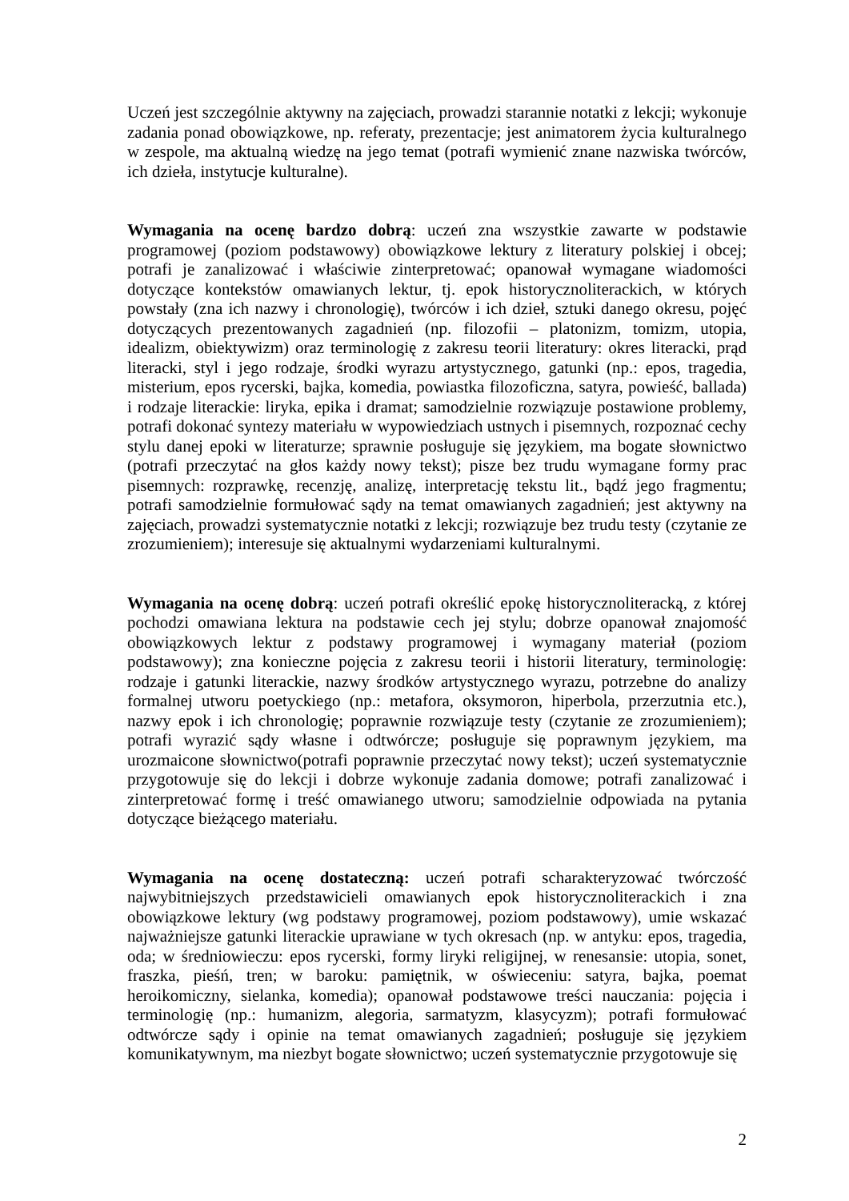Uczeń jest szczególnie aktywny na zajęciach, prowadzi starannie notatki z lekcji; wykonuje zadania ponad obowiązkowe, np. referaty, prezentacje; jest animatorem życia kulturalnego w zespole, ma aktualną wiedzę na jego temat (potrafi wymienić znane nazwiska twórców, ich dzieła, instytucje kulturalne).
Wymagania na ocenę bardzo dobrą: uczeń zna wszystkie zawarte w podstawie programowej (poziom podstawowy) obowiązkowe lektury z literatury polskiej i obcej; potrafi je zanalizować i właściwie zinterpretować; opanował wymagane wiadomości dotyczące kontekstów omawianych lektur, tj. epok historycznoliterackich, w których powstały (zna ich nazwy i chronologię), twórców i ich dzieł, sztuki danego okresu, pojęć dotyczących prezentowanych zagadnień (np. filozofii – platonizm, tomizm, utopia, idealizm, obiektywizm) oraz terminologię z zakresu teorii literatury: okres literacki, prąd literacki, styl i jego rodzaje, środki wyrazu artystycznego, gatunki (np.: epos, tragedia, misterium, epos rycerski, bajka, komedia, powiastka filozoficzna, satyra, powieść, ballada) i rodzaje literackie: liryka, epika i dramat; samodzielnie rozwiązuje postawione problemy, potrafi dokonać syntezy materiału w wypowiedziach ustnych i pisemnych, rozpoznać cechy stylu danej epoki w literaturze; sprawnie posługuje się językiem, ma bogate słownictwo (potrafi przeczytać na głos każdy nowy tekst); pisze bez trudu wymagane formy prac pisemnych: rozprawkę, recenzję, analizę, interpretację tekstu lit., bądź jego fragmentu; potrafi samodzielnie formułować sądy na temat omawianych zagadnień; jest aktywny na zajęciach, prowadzi systematycznie notatki z lekcji; rozwiązuje bez trudu testy (czytanie ze zrozumieniem); interesuje się aktualnymi wydarzeniami kulturalnymi.
Wymagania na ocenę dobrą: uczeń potrafi określić epokę historycznoliteracką, z której pochodzi omawiana lektura na podstawie cech jej stylu; dobrze opanował znajomość obowiązkowych lektur z podstawy programowej i wymagany materiał (poziom podstawowy); zna konieczne pojęcia z zakresu teorii i historii literatury, terminologię: rodzaje i gatunki literackie, nazwy środków artystycznego wyrazu, potrzebne do analizy formalnej utworu poetyckiego (np.: metafora, oksymoron, hiperbola, przerzutnia etc.), nazwy epok i ich chronologię; poprawnie rozwiązuje testy (czytanie ze zrozumieniem); potrafi wyrazić sądy własne i odtwórcze; posługuje się poprawnym językiem, ma urozmaicone słownictwo(potrafi poprawnie przeczytać nowy tekst); uczeń systematycznie przygotowuje się do lekcji i dobrze wykonuje zadania domowe; potrafi zanalizować i zinterpretować formę i treść omawianego utworu; samodzielnie odpowiada na pytania dotyczące bieżącego materiału.
Wymagania na ocenę dostateczną: uczeń potrafi scharakteryzować twórczość najwybitniejszych przedstawicieli omawianych epok historycznoliterackich i zna obowiązkowe lektury (wg podstawy programowej, poziom podstawowy), umie wskazać najważniejsze gatunki literackie uprawiane w tych okresach (np. w antyku: epos, tragedia, oda; w średniowieczu: epos rycerski, formy liryki religijnej, w renesansie: utopia, sonet, fraszka, pieśń, tren; w baroku: pamiętnik, w oświeceniu: satyra, bajka, poemat heroikomiczny, sielanka, komedia); opanował podstawowe treści nauczania: pojęcia i terminologię (np.: humanizm, alegoria, sarmatyzm, klasycyzm); potrafi formułować odtwórcze sądy i opinie na temat omawianych zagadnień; posługuje się językiem komunikatywnym, ma niezbyt bogate słownictwo; uczeń systematycznie przygotowuje się
2